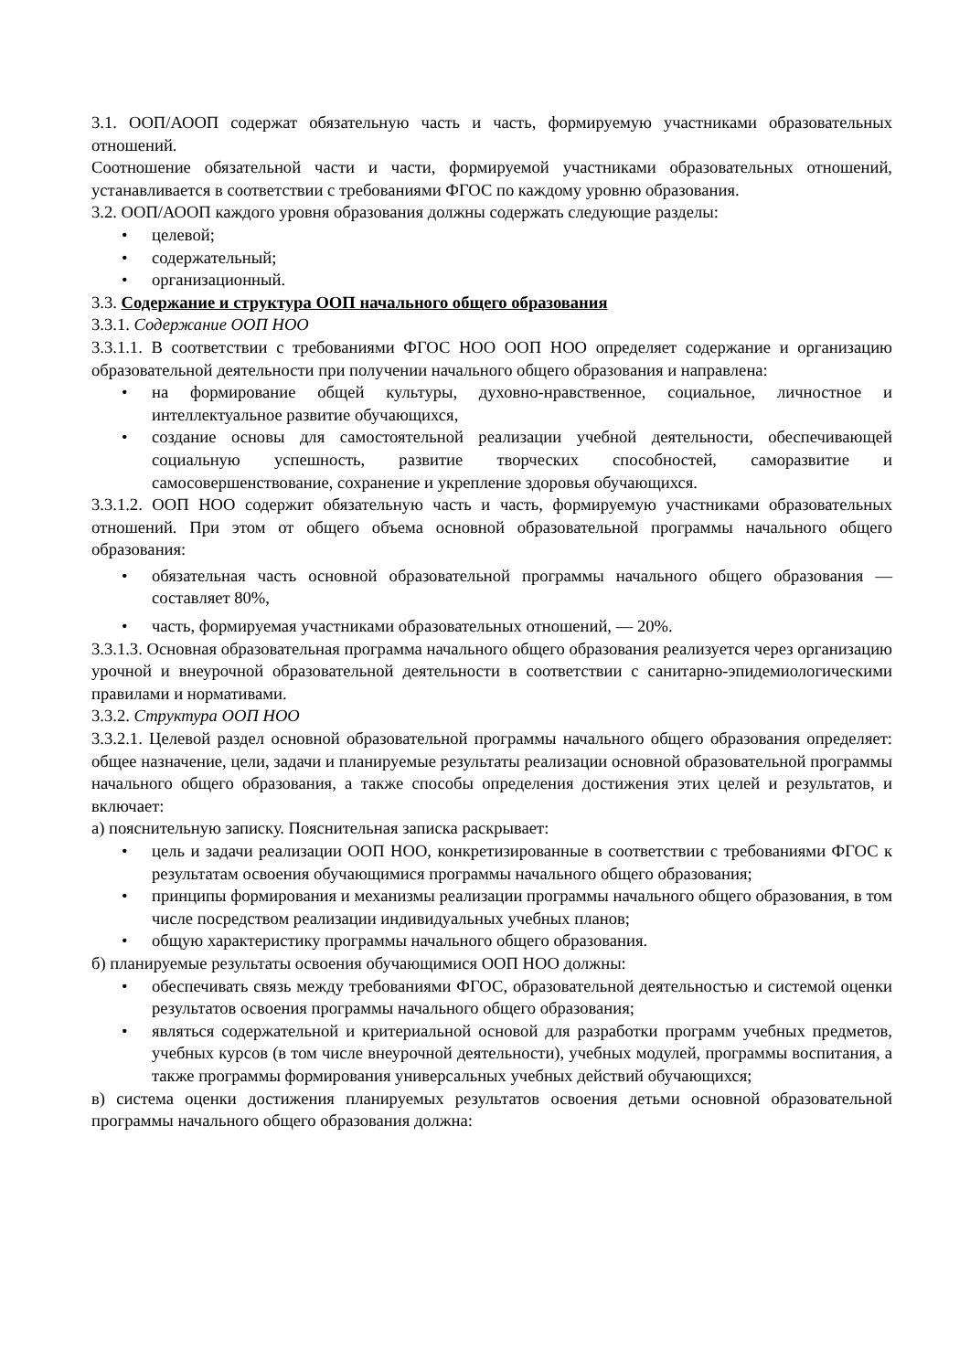3.1. ООП/АООП содержат обязательную часть и часть, формируемую участниками образовательных отношений.
Соотношение обязательной части и части, формируемой участниками образовательных отношений, устанавливается в соответствии с требованиями ФГОС по каждому уровню образования.
3.2. ООП/АООП каждого уровня образования должны содержать следующие разделы:
• целевой;
• содержательный;
• организационный.
3.3. Содержание и структура ООП начального общего образования
3.3.1. Содержание ООП НОО
3.3.1.1. В соответствии с требованиями ФГОС НОО ООП НОО определяет содержание и организацию образовательной деятельности при получении начального общего образования и направлена:
• на формирование общей культуры, духовно-нравственное, социальное, личностное и интеллектуальное развитие обучающихся,
• создание основы для самостоятельной реализации учебной деятельности, обеспечивающей социальную успешность, развитие творческих способностей, саморазвитие и самосовершенствование, сохранение и укрепление здоровья обучающихся.
3.3.1.2. ООП НОО содержит обязательную часть и часть, формируемую участниками образовательных отношений. При этом от общего объема основной образовательной программы начального общего образования:
• обязательная часть основной образовательной программы начального общего образования — составляет 80%,
• часть, формируемая участниками образовательных отношений, — 20%.
3.3.1.3. Основная образовательная программа начального общего образования реализуется через организацию урочной и внеурочной образовательной деятельности в соответствии с санитарно-эпидемиологическими правилами и нормативами.
3.3.2. Структура ООП НОО
3.3.2.1. Целевой раздел основной образовательной программы начального общего образования определяет: общее назначение, цели, задачи и планируемые результаты реализации основной образовательной программы начального общего образования, а также способы определения достижения этих целей и результатов, и включает:
а) пояснительную записку. Пояснительная записка раскрывает:
• цель и задачи реализации ООП НОО, конкретизированные в соответствии с требованиями ФГОС к результатам освоения обучающимися программы начального общего образования;
• принципы формирования и механизмы реализации программы начального общего образования, в том числе посредством реализации индивидуальных учебных планов;
• общую характеристику программы начального общего образования.
б) планируемые результаты освоения обучающимися ООП НОО должны:
• обеспечивать связь между требованиями ФГОС, образовательной деятельностью и системой оценки результатов освоения программы начального общего образования;
• являться содержательной и критериальной основой для разработки программ учебных предметов, учебных курсов (в том числе внеурочной деятельности), учебных модулей, программы воспитания, а также программы формирования универсальных учебных действий обучающихся;
в) система оценки достижения планируемых результатов освоения детьми основной образовательной программы начального общего образования должна: